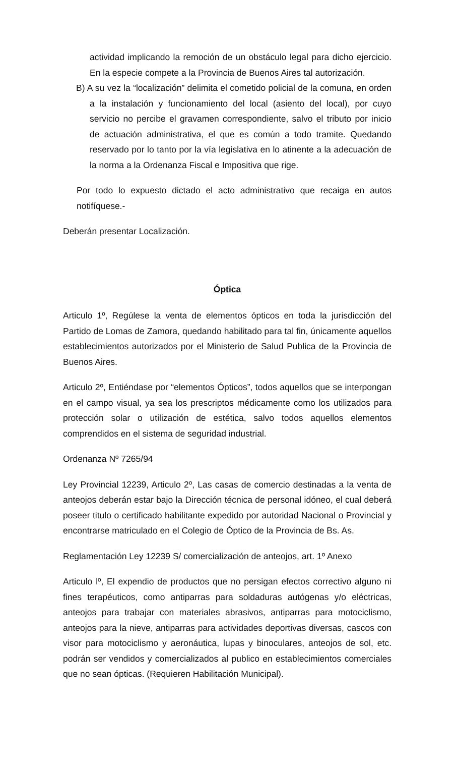actividad implicando la remoción de un obstáculo legal para dicho ejercicio. En la especie compete a la Provincia de Buenos Aires tal autorización.
B) A su vez la “localización” delimita el cometido policial de la comuna, en orden a la instalación y funcionamiento del local (asiento del local), por cuyo servicio no percibe el gravamen correspondiente, salvo el tributo por inicio de actuación administrativa, el que es común a todo tramite. Quedando reservado por lo tanto por la vía legislativa en lo atinente a la adecuación de la norma a la Ordenanza Fiscal e Impositiva que rige.
Por todo lo expuesto dictado el acto administrativo que recaiga en autos notifíquese.-
Deberán presentar Localización.
Óptica
Articulo 1º, Regúlese la venta de elementos ópticos en toda la jurisdicción del Partido de Lomas de Zamora, quedando habilitado para tal fin, únicamente aquellos establecimientos autorizados por el Ministerio de Salud Publica de la Provincia de Buenos Aires.
Articulo 2º, Entiéndase por “elementos Ópticos”, todos aquellos que se interpongan en el campo visual, ya sea los prescriptos médicamente como los utilizados para protección solar o utilización de estética, salvo todos aquellos elementos comprendidos en el sistema de seguridad industrial.
Ordenanza Nº 7265/94
Ley Provincial 12239, Articulo 2º, Las casas de comercio destinadas a la venta de anteojos deberán estar bajo la Dirección técnica de personal idóneo, el cual deberá poseer titulo o certificado habilitante expedido por autoridad Nacional o Provincial y encontrarse matriculado en el Colegio de Óptico de la Provincia de Bs. As.
Reglamentación Ley 12239 S/ comercialización de anteojos, art. 1º Anexo
Articulo lº, El expendio de productos que no persigan efectos correctivo alguno ni fines terapéuticos, como antiparras para soldaduras autógenas y/o eléctricas, anteojos para trabajar con materiales abrasivos, antiparras para motociclismo, anteojos para la nieve, antiparras para actividades deportivas diversas, cascos con visor para motociclismo y aeronáutica, lupas y binoculares, anteojos de sol, etc. podrán ser vendidos y comercializados al publico en establecimientos comerciales que no sean ópticas. (Requieren Habilitación Municipal).